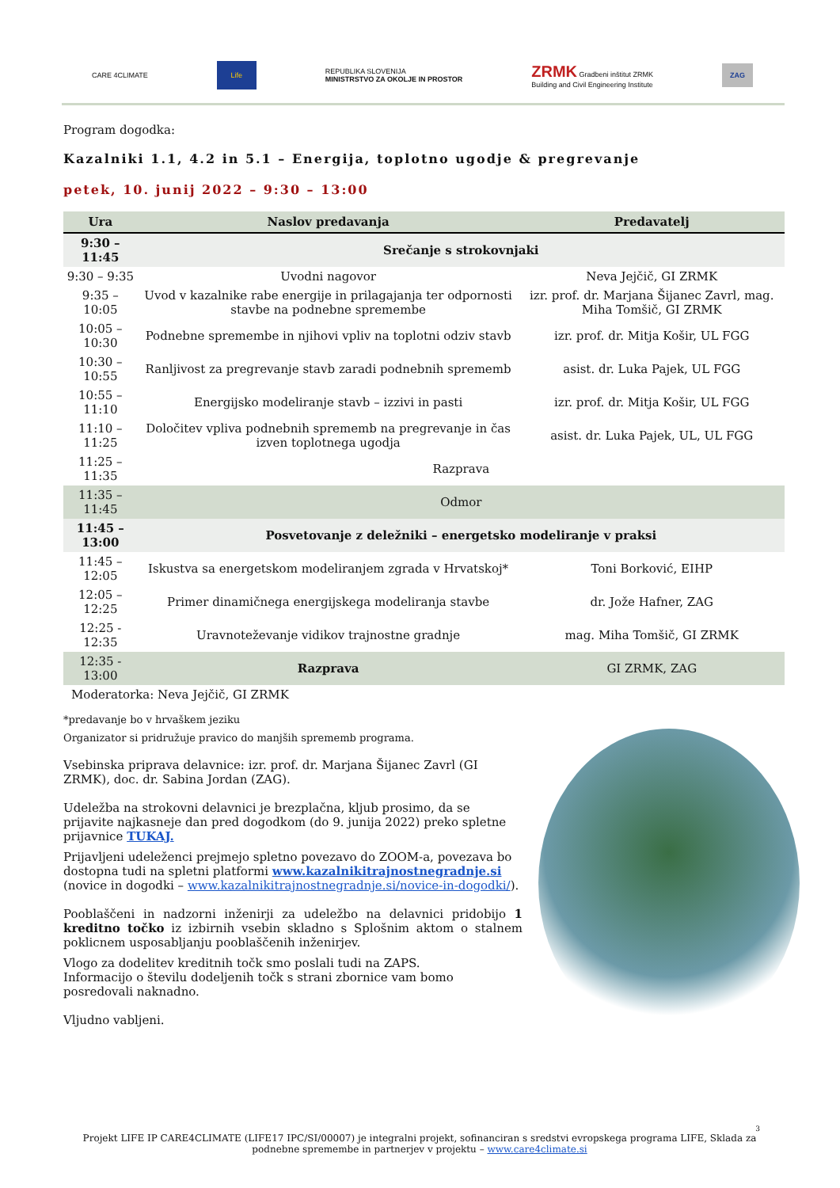CARE 4CLIMATE
Life
REPUBLIKA SLOVENIJA
MINISTRSTVO ZA OKOLJE IN PROSTOR ZRMK Gradbeni inštitut ZRMK
Building and Civil Engineering Institute ZAG
Program dogodka:
Kazalniki 1.1, 4.2 in 5.1 – Energija, toplotno ugodje & pregrevanje
petek, 10. junij 2022 – 9:30 – 13:00
| Ura | Naslov predavanja | Predavatelj |
| --- | --- | --- |
| 9:30 – 11:45 | Srečanje s strokovnjaki | |
| 9:30 – 9:35 | Uvodni nagovor | Neva Jejčič, GI ZRMK |
| 9:35 – 10:05 | Uvod v kazalnike rabe energije in prilagajanja ter odpornosti stavbe na podnebne spremembe | izr. prof. dr. Marjana Šijanec Zavrl, mag. Miha Tomšič, GI ZRMK |
| 10:05 – 10:30 | Podnebne spremembe in njihovi vpliv na toplotni odziv stavb | izr. prof. dr. Mitja Košir, UL FGG |
| 10:30 – 10:55 | Ranljivost za pregrevanje stavb zaradi podnebnih sprememb | asist. dr. Luka Pajek, UL FGG |
| 10:55 – 11:10 | Energijsko modeliranje stavb – izzivi in pasti | izr. prof. dr. Mitja Košir, UL FGG |
| 11:10 – 11:25 | Določitev vpliva podnebnih sprememb na pregrevanje in čas izven toplotnega ugodja | asist. dr. Luka Pajek, UL, UL FGG |
| 11:25 – 11:35 | Razprava | |
| 11:35 – 11:45 | Odmor | |
| 11:45 – 13:00 | Posvetovanje z deležniki – energetsko modeliranje v praksi | |
| 11:45 – 12:05 | Iskustva sa energetskom modeliranjem zgrada v Hrvatskoj* | Toni Borković, EIHP |
| 12:05 – 12:25 | Primer dinamičnega energijskega modeliranja stavbe | dr. Jože Hafner, ZAG |
| 12:25 - 12:35 | Uravnoteževanje vidikov trajnostne gradnje | mag. Miha Tomšič, GI ZRMK |
| 12:35 - 13:00 | Razprava | GI ZRMK, ZAG |
| Moderatorka: Neva Jejčič, GI ZRMK | | |
*predavanje bo v hrvaškem jeziku
Organizator si pridružuje pravico do manjših sprememb programa.
Vsebinska priprava delavnice: izr. prof. dr. Marjana Šijanec Zavrl (GI ZRMK), doc. dr. Sabina Jordan (ZAG).
Udeležba na strokovni delavnici je brezplačna, kljub prosimo, da se prijavite najkasneje dan pred dogodkom (do 9. junija 2022) preko spletne prijavnice TUKAJ.
Prijavljeni udeleženci prejmejo spletno povezavo do ZOOM-a, povezava bo dostopna tudi na spletni platformi www.kazalnikitrajnostnegradnje.si (novice in dogodki – www.kazalnikitrajnostnegradnje.si/novice-in-dogodki/).
Pooblaščeni in nadzorni inženirji za udeležbo na delavnici pridobijo 1 kreditno točko iz izbirnih vsebin skladno s Splošnim aktom o stalnem poklicnem usposabljanju pooblaščenih inženirjev.
Vlogo za dodelitev kreditnih točk smo poslali tudi na ZAPS.
Informacijo o številu dodeljenih točk s strani zbornice vam bomo posredovali naknadno.
Vljudno vabljeni.
3
Projekt LIFE IP CARE4CLIMATE (LIFE17 IPC/SI/00007) je integralni projekt, sofinanciran s sredstvi evropskega programa LIFE, Sklada za podnebne spremembe in partnerjev v projektu – www.care4climate.si